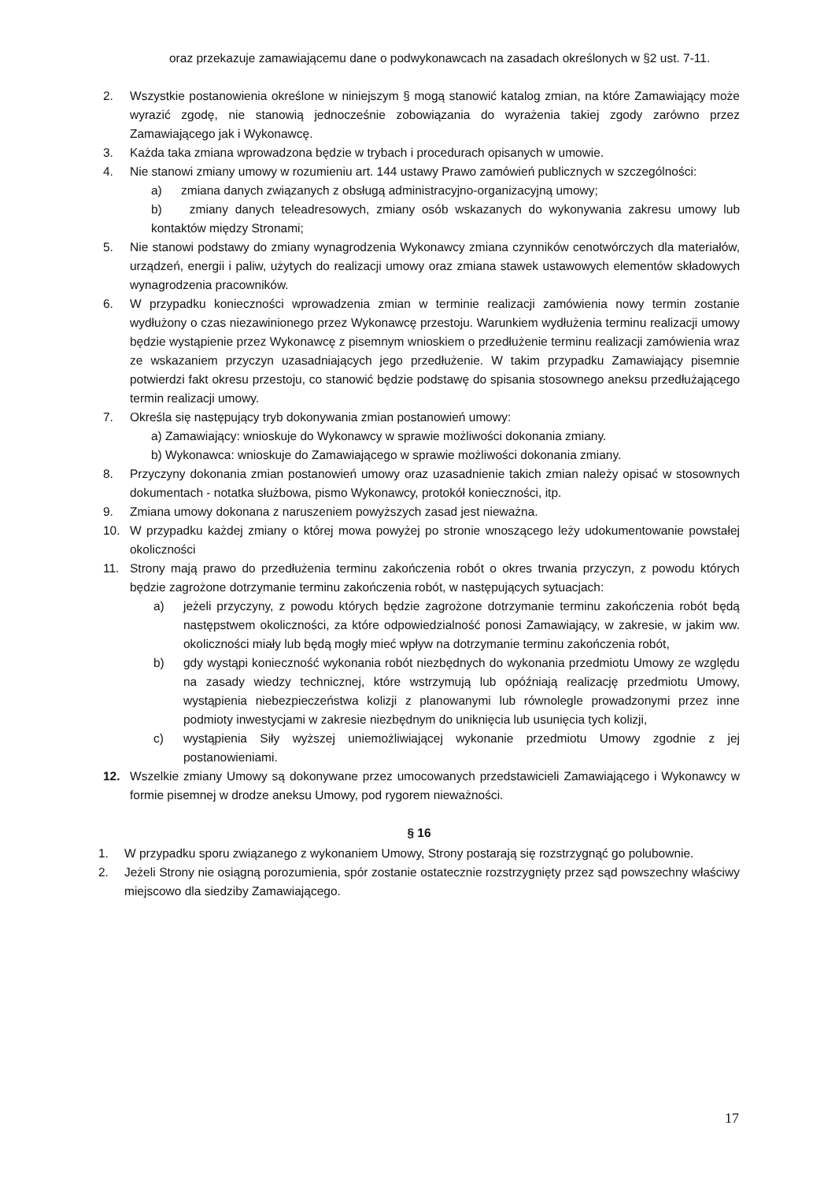oraz przekazuje zamawiającemu dane o podwykonawcach na zasadach określonych w §2 ust. 7-11.
2. Wszystkie postanowienia określone w niniejszym § mogą stanowić katalog zmian, na które Zamawiający może wyrazić zgodę, nie stanowią jednocześnie zobowiązania do wyrażenia takiej zgody zarówno przez Zamawiającego jak i Wykonawcę.
3. Każda taka zmiana wprowadzona będzie w trybach i procedurach opisanych w umowie.
4. Nie stanowi zmiany umowy w rozumieniu art. 144 ustawy Prawo zamówień publicznych w szczególności:
a) zmiana danych związanych z obsługą administracyjno-organizacyjną umowy;
b) zmiany danych teleadresowych, zmiany osób wskazanych do wykonywania zakresu umowy lub kontaktów między Stronami;
5. Nie stanowi podstawy do zmiany wynagrodzenia Wykonawcy zmiana czynników cenotwórczych dla materiałów, urządzeń, energii i paliw, użytych do realizacji umowy oraz zmiana stawek ustawowych elementów składowych wynagrodzenia pracowników.
6. W przypadku konieczności wprowadzenia zmian w terminie realizacji zamówienia nowy termin zostanie wydłużony o czas niezawinionego przez Wykonawcę przestoju. Warunkiem wydłużenia terminu realizacji umowy będzie wystąpienie przez Wykonawcę z pisemnym wnioskiem o przedłużenie terminu realizacji zamówienia wraz ze wskazaniem przyczyn uzasadniających jego przedłużenie. W takim przypadku Zamawiający pisemnie potwierdzi fakt okresu przestoju, co stanowić będzie podstawę do spisania stosownego aneksu przedłużającego termin realizacji umowy.
7. Określa się następujący tryb dokonywania zmian postanowień umowy:
a) Zamawiający: wnioskuje do Wykonawcy w sprawie możliwości dokonania zmiany.
b) Wykonawca: wnioskuje do Zamawiającego w sprawie możliwości dokonania zmiany.
8. Przyczyny dokonania zmian postanowień umowy oraz uzasadnienie takich zmian należy opisać w stosownych dokumentach - notatka służbowa, pismo Wykonawcy, protokół konieczności, itp.
9. Zmiana umowy dokonana z naruszeniem powyższych zasad jest nieważna.
10. W przypadku każdej zmiany o której mowa powyżej po stronie wnoszącego leży udokumentowanie powstałej okoliczności
11. Strony mają prawo do przedłużenia terminu zakończenia robót o okres trwania przyczyn, z powodu których będzie zagrożone dotrzymanie terminu zakończenia robót, w następujących sytuacjach:
a) jeżeli przyczyny, z powodu których będzie zagrożone dotrzymanie terminu zakończenia robót będą następstwem okoliczności, za które odpowiedzialność ponosi Zamawiający, w zakresie, w jakim ww. okoliczności miały lub będą mogły mieć wpływ na dotrzymanie terminu zakończenia robót,
b) gdy wystąpi konieczność wykonania robót niezbędnych do wykonania przedmiotu Umowy ze względu na zasady wiedzy technicznej, które wstrzymują lub opóźniają realizację przedmiotu Umowy, wystąpienia niebezpieczeństwa kolizji z planowanymi lub równolegle prowadzonymi przez inne podmioty inwestycjami w zakresie niezbędnym do uniknięcia lub usunięcia tych kolizji,
c) wystąpienia Siły wyższej uniemożliwiającej wykonanie przedmiotu Umowy zgodnie z jej postanowieniami.
12. Wszelkie zmiany Umowy są dokonywane przez umocowanych przedstawicieli Zamawiającego i Wykonawcy w formie pisemnej w drodze aneksu Umowy, pod rygorem nieważności.
§ 16
1. W przypadku sporu związanego z wykonaniem Umowy, Strony postarają się rozstrzygnąć go polubownie.
2. Jeżeli Strony nie osiągną porozumienia, spór zostanie ostatecznie rozstrzygnięty przez sąd powszechny właściwy miejscowo dla siedziby Zamawiającego.
17